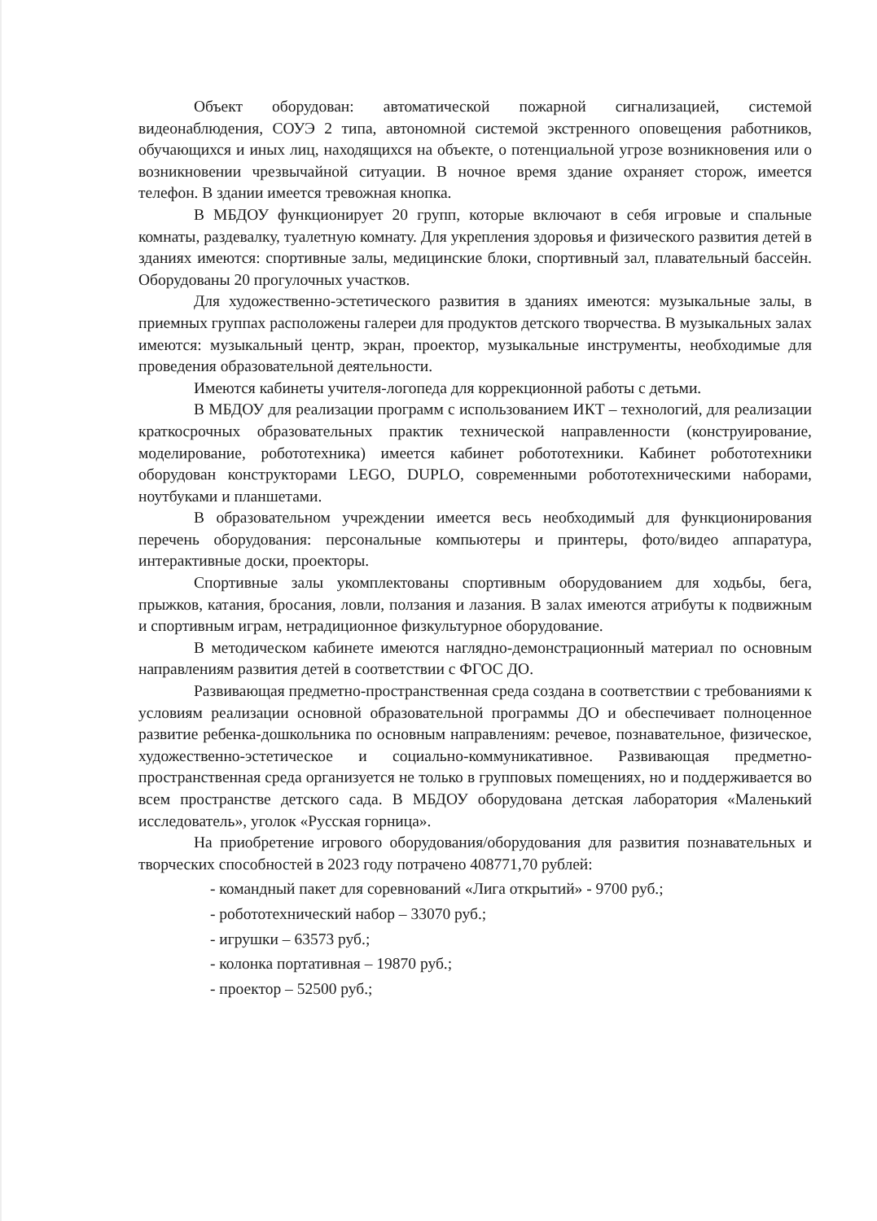Объект оборудован: автоматической пожарной сигнализацией, системой видеонаблюдения, СОУЭ 2 типа, автономной системой экстренного оповещения работников, обучающихся и иных лиц, находящихся на объекте, о потенциальной угрозе возникновения или о возникновении чрезвычайной ситуации. В ночное время здание охраняет сторож, имеется телефон. В здании имеется тревожная кнопка.
В МБДОУ функционирует 20 групп, которые включают в себя игровые и спальные комнаты, раздевалку, туалетную комнату. Для укрепления здоровья и физического развития детей в зданиях имеются: спортивные залы, медицинские блоки, спортивный зал, плавательный бассейн. Оборудованы 20 прогулочных участков.
Для художественно-эстетического развития в зданиях имеются: музыкальные залы, в приемных группах расположены галереи для продуктов детского творчества. В музыкальных залах имеются: музыкальный центр, экран, проектор, музыкальные инструменты, необходимые для проведения образовательной деятельности.
Имеются кабинеты учителя-логопеда для коррекционной работы с детьми.
В МБДОУ для реализации программ с использованием ИКТ – технологий, для реализации краткосрочных образовательных практик технической направленности (конструирование, моделирование, робототехника) имеется кабинет робототехники. Кабинет робототехники оборудован конструкторами LEGO, DUPLO, современными робототехническими наборами, ноутбуками и планшетами.
В образовательном учреждении имеется весь необходимый для функционирования перечень оборудования: персональные компьютеры и принтеры, фото/видео аппаратура, интерактивные доски, проекторы.
Спортивные залы укомплектованы спортивным оборудованием для ходьбы, бега, прыжков, катания, бросания, ловли, ползания и лазания. В залах имеются атрибуты к подвижным и спортивным играм, нетрадиционное физкультурное оборудование.
В методическом кабинете имеются наглядно-демонстрационный материал по основным направлениям развития детей в соответствии с ФГОС ДО.
Развивающая предметно-пространственная среда создана в соответствии с требованиями к условиям реализации основной образовательной программы ДО и обеспечивает полноценное развитие ребенка-дошкольника по основным направлениям: речевое, познавательное, физическое, художественно-эстетическое и социально-коммуникативное. Развивающая предметно-пространственная среда организуется не только в групповых помещениях, но и поддерживается во всем пространстве детского сада. В МБДОУ оборудована детская лаборатория «Маленький исследователь», уголок «Русская горница».
На приобретение игрового оборудования/оборудования для развития познавательных и творческих способностей в 2023 году потрачено 408771,70 рублей:
- командный пакет для соревнований «Лига открытий» - 9700 руб.;
- робототехнический набор – 33070 руб.;
- игрушки – 63573 руб.;
- колонка портативная – 19870 руб.;
- проектор – 52500 руб.;